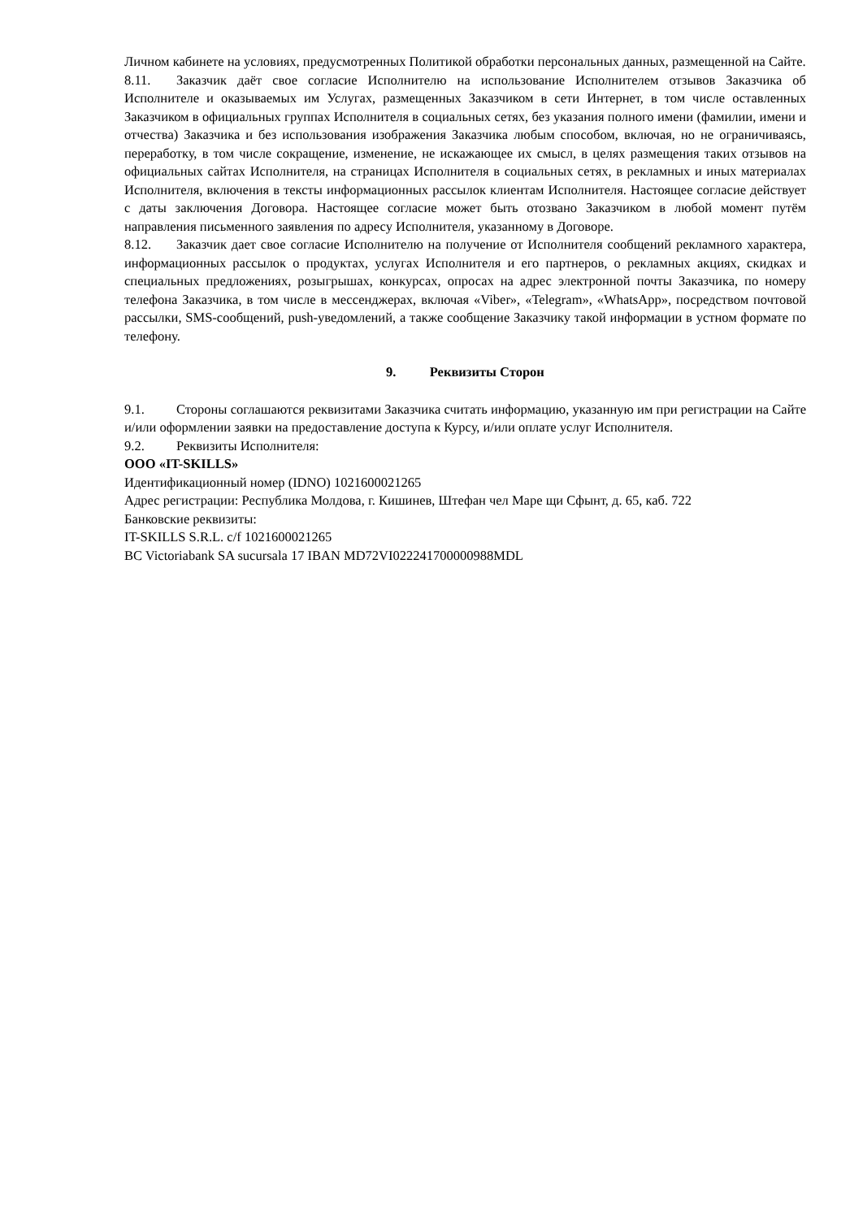Личном кабинете на условиях, предусмотренных Политикой обработки персональных данных, размещенной на Сайте.
8.11. Заказчик даёт свое согласие Исполнителю на использование Исполнителем отзывов Заказчика об Исполнителе и оказываемых им Услугах, размещенных Заказчиком в сети Интернет, в том числе оставленных Заказчиком в официальных группах Исполнителя в социальных сетях, без указания полного имени (фамилии, имени и отчества) Заказчика и без использования изображения Заказчика любым способом, включая, но не ограничиваясь, переработку, в том числе сокращение, изменение, не искажающее их смысл, в целях размещения таких отзывов на официальных сайтах Исполнителя, на страницах Исполнителя в социальных сетях, в рекламных и иных материалах Исполнителя, включения в тексты информационных рассылок клиентам Исполнителя. Настоящее согласие действует с даты заключения Договора. Настоящее согласие может быть отозвано Заказчиком в любой момент путём направления письменного заявления по адресу Исполнителя, указанному в Договоре.
8.12. Заказчик дает свое согласие Исполнителю на получение от Исполнителя сообщений рекламного характера, информационных рассылок о продуктах, услугах Исполнителя и его партнеров, о рекламных акциях, скидках и специальных предложениях, розыгрышах, конкурсах, опросах на адрес электронной почты Заказчика, по номеру телефона Заказчика, в том числе в мессенджерах, включая «Viber», «Telegram», «WhatsApp», посредством почтовой рассылки, SMS-сообщений, push-уведомлений, а также сообщение Заказчику такой информации в устном формате по телефону.
9. Реквизиты Сторон
9.1. Стороны соглашаются реквизитами Заказчика считать информацию, указанную им при регистрации на Сайте и/или оформлении заявки на предоставление доступа к Курсу, и/или оплате услуг Исполнителя.
9.2. Реквизиты Исполнителя:
ООО «IT-SKILLS»
Идентификационный номер (IDNO) 1021600021265
Адрес регистрации: Республика Молдова, г. Кишинев, Штефан чел Маре щи Сфынт, д. 65, каб. 722
Банковские реквизиты:
IT-SKILLS S.R.L. c/f 1021600021265
BC Victoriabank SA sucursala 17 IBAN MD72VI022241700000988MDL